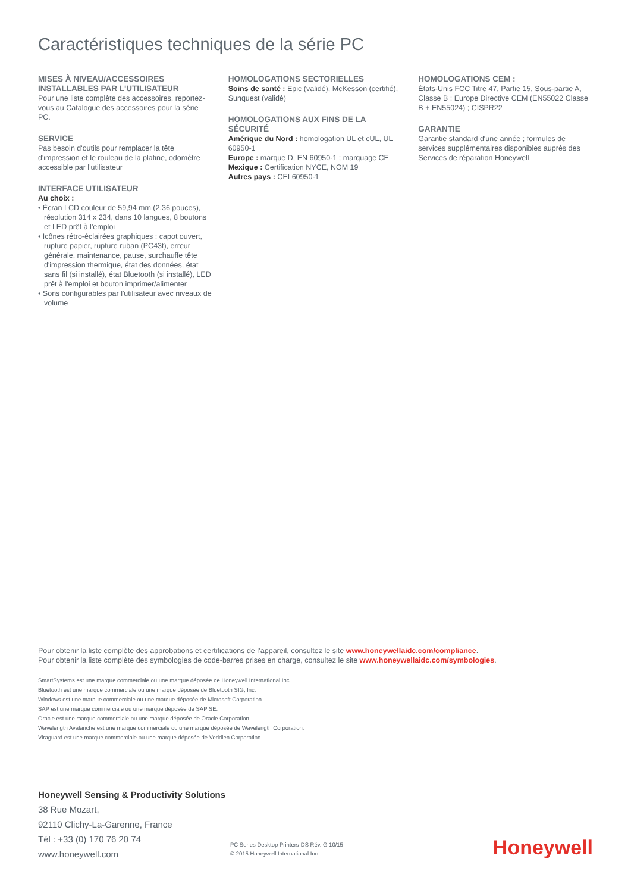Caractéristiques techniques de la série PC
MISES À NIVEAU/ACCESSOIRES INSTALLABLES PAR L'UTILISATEUR
Pour une liste complète des accessoires, reportez-vous au Catalogue des accessoires pour la série PC.
SERVICE
Pas besoin d'outils pour remplacer la tête d'impression et le rouleau de la platine, odomètre accessible par l'utilisateur
INTERFACE UTILISATEUR
Au choix :
• Écran LCD couleur de 59,94 mm (2,36 pouces), résolution 314 x 234, dans 10 langues, 8 boutons et LED prêt à l'emploi
• Icônes rétro-éclairées graphiques : capot ouvert, rupture papier, rupture ruban (PC43t), erreur générale, maintenance, pause, surchauffe tête d'impression thermique, état des données, état sans fil (si installé), état Bluetooth (si installé), LED prêt à l'emploi et bouton imprimer/alimenter
• Sons configurables par l'utilisateur avec niveaux de volume
HOMOLOGATIONS SECTORIELLES
Soins de santé : Epic (validé), McKesson (certifié), Sunquest (validé)
HOMOLOGATIONS AUX FINS DE LA SÉCURITÉ
Amérique du Nord : homologation UL et cUL, UL 60950-1
Europe : marque D, EN 60950-1 ; marquage CE
Mexique : Certification NYCE, NOM 19
Autres pays : CEI 60950-1
HOMOLOGATIONS CEM :
États-Unis FCC Titre 47, Partie 15, Sous-partie A, Classe B ; Europe Directive CEM (EN55022 Classe B + EN55024) ; CISPR22
GARANTIE
Garantie standard d'une année ; formules de services supplémentaires disponibles auprès des Services de réparation Honeywell
Pour obtenir la liste complète des approbations et certifications de l’appareil, consultez le site www.honeywellaidc.com/compliance.
Pour obtenir la liste complète des symbologies de code-barres prises en charge, consultez le site www.honeywellaidc.com/symbologies.
SmartSystems est une marque commerciale ou une marque déposée de Honeywell International Inc.
Bluetooth est une marque commerciale ou une marque déposée de Bluetooth SIG, Inc.
Windows est une marque commerciale ou une marque déposée de Microsoft Corporation.
SAP est une marque commerciale ou une marque déposée de SAP SE.
Oracle est une marque commerciale ou une marque déposée de Oracle Corporation.
Wavelength Avalanche est une marque commerciale ou une marque déposée de Wavelength Corporation.
Viraguard est une marque commerciale ou une marque déposée de Veridien Corporation.
Honeywell Sensing & Productivity Solutions
38 Rue Mozart,
92110 Clichy-La-Garenne, France
Tél : +33 (0) 170 76 20 74
www.honeywell.com
PC Series Desktop Printers-DS Rév. G 10/15
© 2015 Honeywell International Inc.
Honeywell